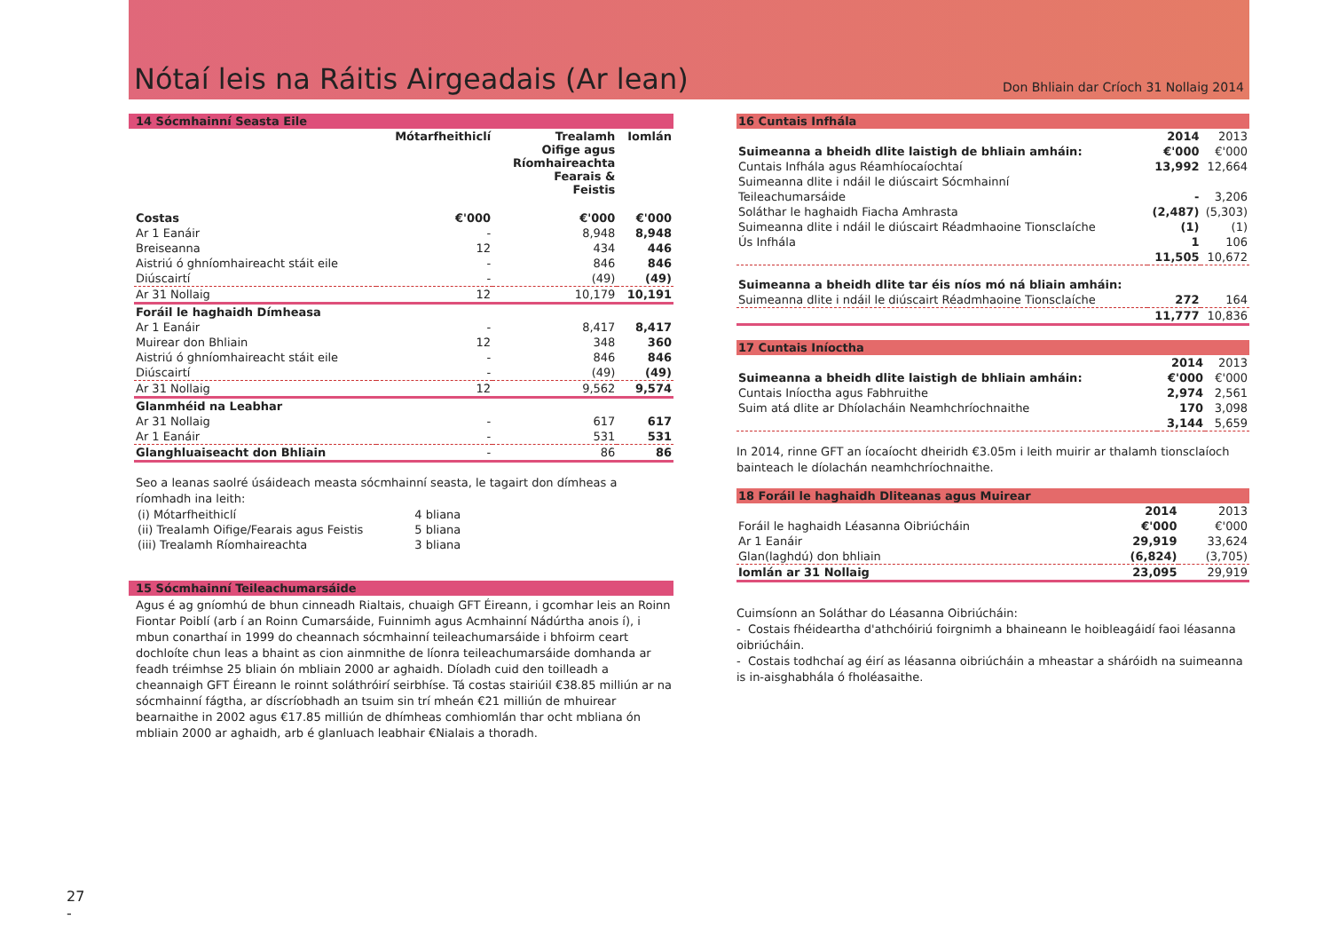Nótaí leis na Ráitis Airgeadais (Ar lean)
Don Bhliain dar Críoch 31 Nollaig 2014
14 Sócmhainní Seasta Eile
| | Mótarfheithiclí | Trealamh Oifige agus Ríomhaireachta Fearais & Feistis | Iomlán |
| --- | --- | --- | --- |
| Costas | €'000 | €'000 | €'000 |
| Ar 1 Eanáir | - | 8,948 | 8,948 |
| Breiseanna | 12 | 434 | 446 |
| Aistriú ó ghníomhaireacht stáit eile | - | 846 | 846 |
| Diúscairtí | - | (49) | (49) |
| Ar 31 Nollaig | 12 | 10,179 | 10,191 |
| Foráil le haghaidh Dímheasa | | | |
| Ar 1 Eanáir | - | 8,417 | 8,417 |
| Muirear don Bhliain | 12 | 348 | 360 |
| Aistriú ó ghníomhaireacht stáit eile | - | 846 | 846 |
| Diúscairtí | - | (49) | (49) |
| Ar 31 Nollaig | 12 | 9,562 | 9,574 |
| Glanmhéid na Leabhar | | | |
| Ar 31 Nollaig | - | 617 | 617 |
| Ar 1 Eanáir | - | 531 | 531 |
| Glanghluaiseacht don Bhliain | - | 86 | 86 |
Seo a leanas saolré úsáideach measta sócmhainní seasta, le tagairt don dímheas a ríomhadh ina leith:
| (i) Mótarfheithiclí | 4 bliana |
| (ii) Trealamh Oifige/Fearais agus Feistis | 5 bliana |
| (iii) Trealamh Ríomhaireachta | 3 bliana |
15 Sócmhainní Teileachumarsáide
Agus é ag gníomhú de bhun cinneadh Rialtais, chuaigh GFT Éireann, i gcomhar leis an Roinn Fiontar Poiblí (arb í an Roinn Cumarsáide, Fuinnimh agus Acmhainní Nádúrtha anois í), i mbun conarthaí in 1999 do cheannach sócmhainní teileachumarsáide i bhfoirm ceart dochloíte chun leas a bhaint as cion ainmnithe de líonra teileachumarsáide domhanda ar feadh tréimhse 25 bliain ón mbliain 2000 ar aghaidh. Díoladh cuid den toilleadh a cheannaigh GFT Éireann le roinnt soláthróirí seirbhíse. Tá costas stairiúil €38.85 milliún ar na sócmhainní fágtha, ar díscríobhadh an tsuim sin trí mheán €21 milliún de mhuirear bearnaithe in 2002 agus €17.85 milliún de dhímheas comhiomlán thar ocht mbliana ón mbliain 2000 ar aghaidh, arb é glanluach leabhair €Nialais a thoradh.
16 Cuntais Infhála
| | 2014 | 2013 |
| Suimeanna a bheidh dlite laistigh de bhliain amháin: | €'000 | €'000 |
| Cuntais Infhála agus Réamhíocaíochtaí | 13,992 | 12,664 |
| Suimeanna dlite i ndáil le diúscairt Sócmhainní | | |
| Teileachumarsáide | - | 3,206 |
| Soláthar le haghaidh Fiacha Amhrasta | (2,487) | (5,303) |
| Suimeanna dlite i ndáil le diúscairt Réadmhaoine Tionsclaíche | (1) | (1) |
| Ús Infhála | 1 | 106 |
| | 11,505 | 10,672 |
| Suimeanna a bheidh dlite tar éis níos mó ná bliain amháin: | | |
| Suimeanna dlite i ndáil le diúscairt Réadmhaoine Tionsclaíche | 272 | 164 |
| | 11,777 | 10,836 |
17 Cuntais Iníoctha
| | 2014 | 2013 |
| Suimeanna a bheidh dlite laistigh de bhliain amháin: | €'000 | €'000 |
| Cuntais Iníoctha agus Fabhruithe | 2,974 | 2,561 |
| Suim atá dlite ar Dhíolacháin Neamhchríochnaithe | 170 | 3,098 |
| | 3,144 | 5,659 |
In 2014, rinne GFT an íocaíocht dheiridh €3.05m i leith muirir ar thalamh tionsclaíoch bainteach le díolachán neamhchríochnaithe.
18 Foráil le haghaidh Dliteanas agus Muirear
| | 2014 | 2013 |
| Foráil le haghaidh Léasanna Oibriúcháin | €'000 | €'000 |
| Ar 1 Eanáir | 29,919 | 33,624 |
| Glan(laghdú) don bhliain | (6,824) | (3,705) |
| Iomlán ar 31 Nollaig | 23,095 | 29,919 |
Cuimsíonn an Soláthar do Léasanna Oibriúcháin:
- Costais fhéideartha d'athchóiriú foirgnimh a bhaineann le hoibleagáidí faoi léasanna oibriúcháin.
- Costais todhchaí ag éirí as léasanna oibriúcháin a mheastar a sháróidh na suimeanna is in-aisghabhála ó fholéasaithe.
27
-